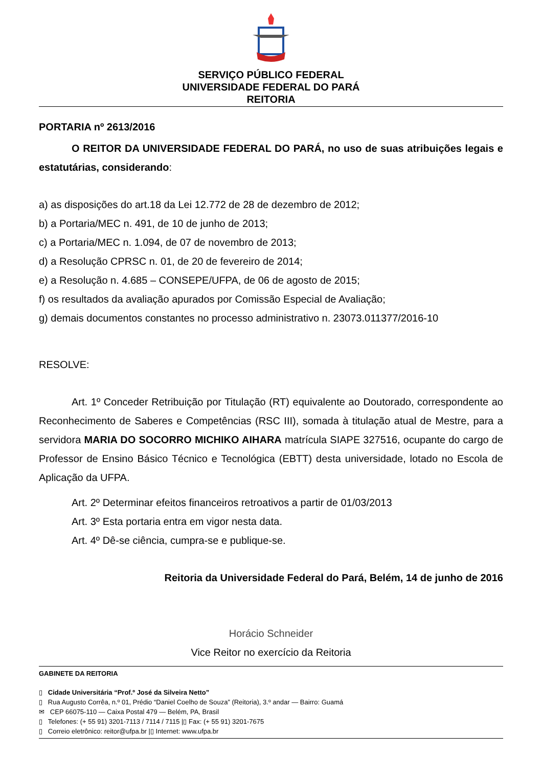SERVIÇO PÚBLICO FEDERAL
UNIVERSIDADE FEDERAL DO PARÁ
REITORIA
PORTARIA nº 2613/2016
O REITOR DA UNIVERSIDADE FEDERAL DO PARÁ, no uso de suas atribuições legais e estatutárias, considerando:
a) as disposições do art.18 da Lei 12.772 de 28 de dezembro de 2012;
b) a Portaria/MEC n. 491, de 10 de junho de 2013;
c) a Portaria/MEC n. 1.094, de 07 de novembro de 2013;
d) a Resolução CPRSC n. 01, de 20 de fevereiro de 2014;
e) a Resolução n. 4.685 – CONSEPE/UFPA, de 06 de agosto de 2015;
f) os resultados da avaliação apurados por Comissão Especial de Avaliação;
g) demais documentos constantes no processo administrativo n. 23073.011377/2016-10
RESOLVE:
Art. 1º Conceder Retribuição por Titulação (RT) equivalente ao Doutorado, correspondente ao Reconhecimento de Saberes e Competências (RSC III), somada à titulação atual de Mestre, para a servidora MARIA DO SOCORRO MICHIKO AIHARA matrícula SIAPE 327516, ocupante do cargo de Professor de Ensino Básico Técnico e Tecnológica (EBTT) desta universidade, lotado no Escola de Aplicação da UFPA.
Art. 2º Determinar efeitos financeiros retroativos a partir de 01/03/2013
Art. 3º Esta portaria entra em vigor nesta data.
Art. 4º Dê-se ciência, cumpra-se e publique-se.
Reitoria da Universidade Federal do Pará, Belém, 14 de junho de 2016
Horácio Schneider
Vice Reitor no exercício da Reitoria
GABINETE DA REITORIA
▯ Cidade Universitária “Prof.º José da Silveira Netto”
▯ Rua Augusto Corrêa, n.º 01, Prédio “Daniel Coelho de Souza” (Reitoria), 3.º andar — Bairro: Guamá
✉ CEP 66075-110 — Caixa Postal 479 — Belém, PA, Brasil
▯ Telefones: (+ 55 91) 3201-7113 / 7114 / 7115 |▯ Fax: (+ 55 91) 3201-7675
▯ Correio eletrônico: reitor@ufpa.br |▯ Internet: www.ufpa.br